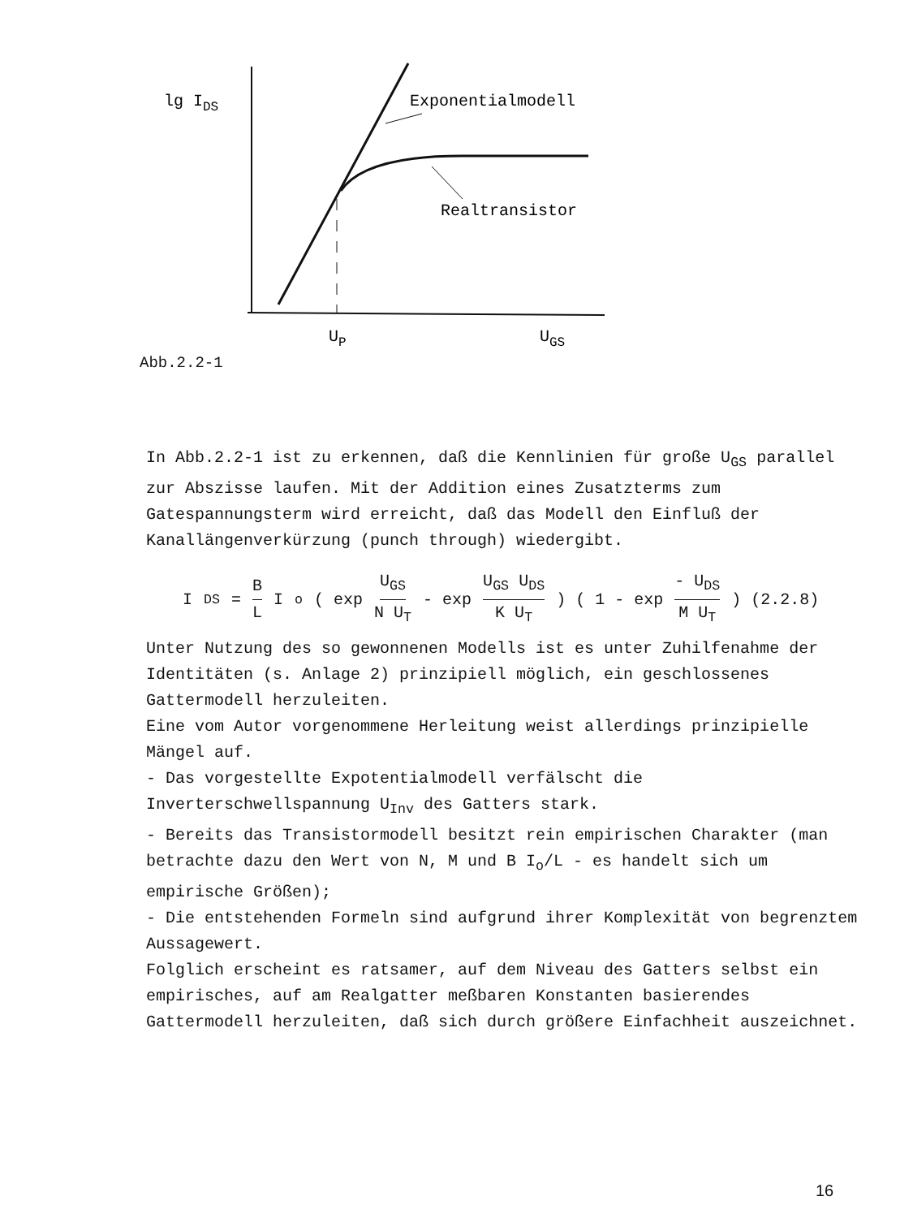lg IDS
Exponentialmodell
Realtransistor
UP
UGS
Abb.2.2-1
In Abb.2.2-1 ist zu erkennen, daß die Kennlinien für große U<sub>GS</sub> parallel zur Abszisse laufen. Mit der Addition eines Zusatzterms zum Gatespannungsterm wird erreicht, daß das Modell den Einfluß der Kanallängenverkürzung (punch through) wiedergibt.
I<sub>DS</sub> = B L I<sub>o</sub> ( exp U<sub>GS</sub> N U<sub>T</sub> - exp U<sub>GS</sub> U<sub>DS</sub> K U<sub>T</sub> ) ( 1 - exp - U<sub>DS</sub> M U<sub>T</sub> ) (2.2.8)
Unter Nutzung des so gewonnenen Modells ist es unter Zuhilfenahme der Identitäten (s. Anlage 2) prinzipiell möglich, ein geschlossenes Gattermodell herzuleiten.
Eine vom Autor vorgenommene Herleitung weist allerdings prinzipielle Mängel auf.
- Das vorgestellte Expotentialmodell verfälscht die Inverterschwellspannung U<sub>Inv</sub> des Gatters stark.
- Bereits das Transistormodell besitzt rein empirischen Charakter (man betrachte dazu den Wert von N, M und B I<sub>o</sub>/L - es handelt sich um empirische Größen);
- Die entstehenden Formeln sind aufgrund ihrer Komplexität von begrenztem Aussagewert.
Folglich erscheint es ratsamer, auf dem Niveau des Gatters selbst ein empirisches, auf am Realgatter meßbaren Konstanten basierendes Gattermodell herzuleiten, daß sich durch größere Einfachheit auszeichnet.
16